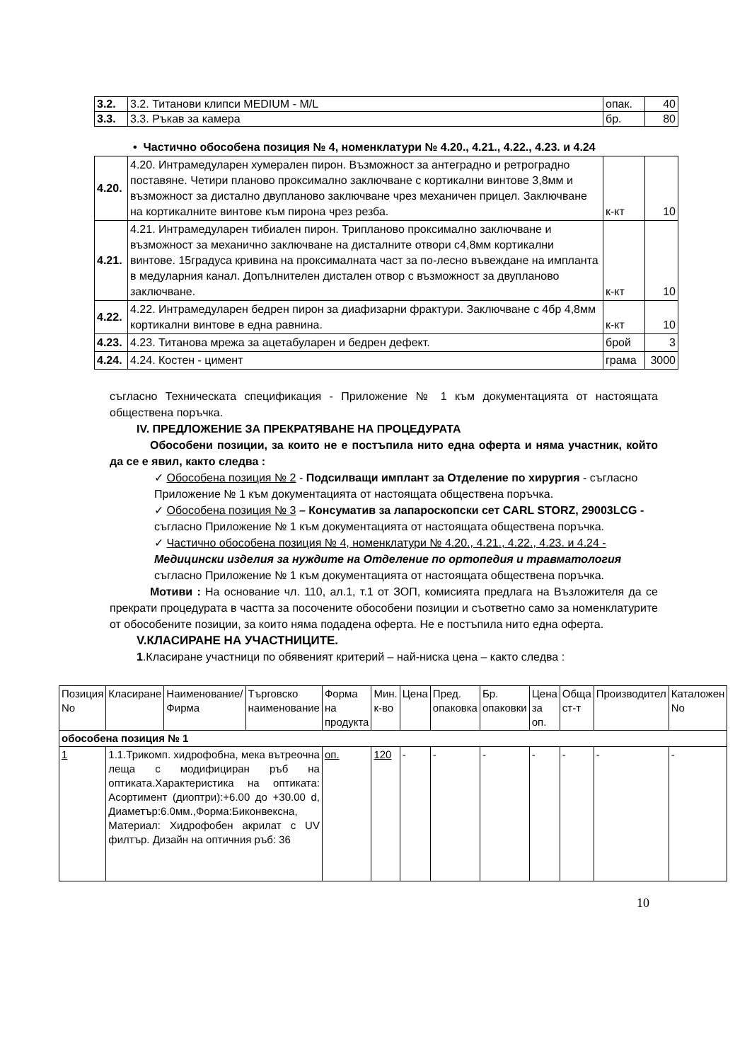| 3.2. | 3.2. Титанови клипси MEDIUM - M/L | опак. | 40 |
| 3.3. | 3.3. Ръкав за камера | бр. | 80 |
• Частично обособена позиция № 4, номенклатури № 4.20., 4.21., 4.22., 4.23. и 4.24
| 4.20. | 4.20. Интрамедуларен хумерален пирон. Възможност за антеградно и ретроградно поставяне. Четири планово проксимално заключване с кортикални винтове 3,8мм и възможност за дистално двупланово заключване чрез механичен прицел. Заключване на кортикалните винтове към пирона чрез резба. | к-кт | 10 |
| 4.21. | 4.21. Интрамедуларен тибиален пирон. Трипланово проксимално заключване и възможност за механично заключване на дисталните отвори с4,8мм кортикални винтове. 15градуса кривина на проксималната част за по-лесно въвеждане на импланта в медуларния канал. Допълнителен дистален отвор с възможност за двупланово заключване. | к-кт | 10 |
| 4.22. | 4.22. Интрамедуларен бедрен пирон за диафизарни фрактури. Заключване с 4бр 4,8мм кортикални винтове в една равнина. | к-кт | 10 |
| 4.23. | 4.23. Титанова мрежа за ацетабуларен и бедрен дефект. | брой | 3 |
| 4.24. | 4.24. Костен - цимент | грама | 3000 |
съгласно Техническата спецификация - Приложение № 1 към документацията от настоящата обществена поръчка.
IV. ПРЕДЛОЖЕНИЕ ЗА ПРЕКРАТЯВАНЕ НА ПРОЦЕДУРАТА
Обособени позиции, за които не е постъпила нито една оферта и няма участник, който да се е явил, както следва :
✓ Обособена позиция № 2 - Подсилващи имплант за Отделение по хирургия - съгласно Приложение № 1 към документацията от настоящата обществена поръчка.
✓ Обособена позиция № 3 – Консуматив за лапароскопски сет CARL STORZ, 29003LCG - съгласно Приложение № 1 към документацията от настоящата обществена поръчка.
✓ Частично обособена позиция № 4, номенклатури № 4.20., 4.21., 4.22., 4.23. и 4.24 - Медицински изделия за нуждите на Отделение по ортопедия и травматология съгласно Приложение № 1 към документацията от настоящата обществена поръчка.
Мотиви : На основание чл. 110, ал.1, т.1 от ЗОП, комисията предлага на Възложителя да се прекрати процедурата в частта за посочените обособени позиции и съответно само за номенклатурите от обособените позиции, за които няма подадена оферта. Не е постъпила нито една оферта.
V.КЛАСИРАНЕ НА УЧАСТНИЦИТЕ.
1.Класиране участници по обявеният критерий – най-ниска цена – както следва :
| Позиция No | Класиране | Наименование/Фирма | Търговско наименование | Форма на продукта | Мин. к-во | Цена | Пред. опаковка | Бр. опаковки | Цена за оп. | Обща ст-т | Производител | Каталожен No |
| --- | --- | --- | --- | --- | --- | --- | --- | --- | --- | --- | --- | --- |
| обособена позиция № 1 | | | | | | | | | | | | |
| 1 | 1.1.Трикомп. хидрофобна, мека вътреочна леща с модифициран ръб на оптиката.Характеристика на оптиката: Асортимент (диоптри):+6.00 до +30.00 d, Диаметър:6.0мм.,Форма:Биконвексна, Материал: Хидрофобен акрилат с UV филтър. Дизайн на оптичния ръб: 36 | | | оп. | 120 | - | - | - | - | - | - | - |
10